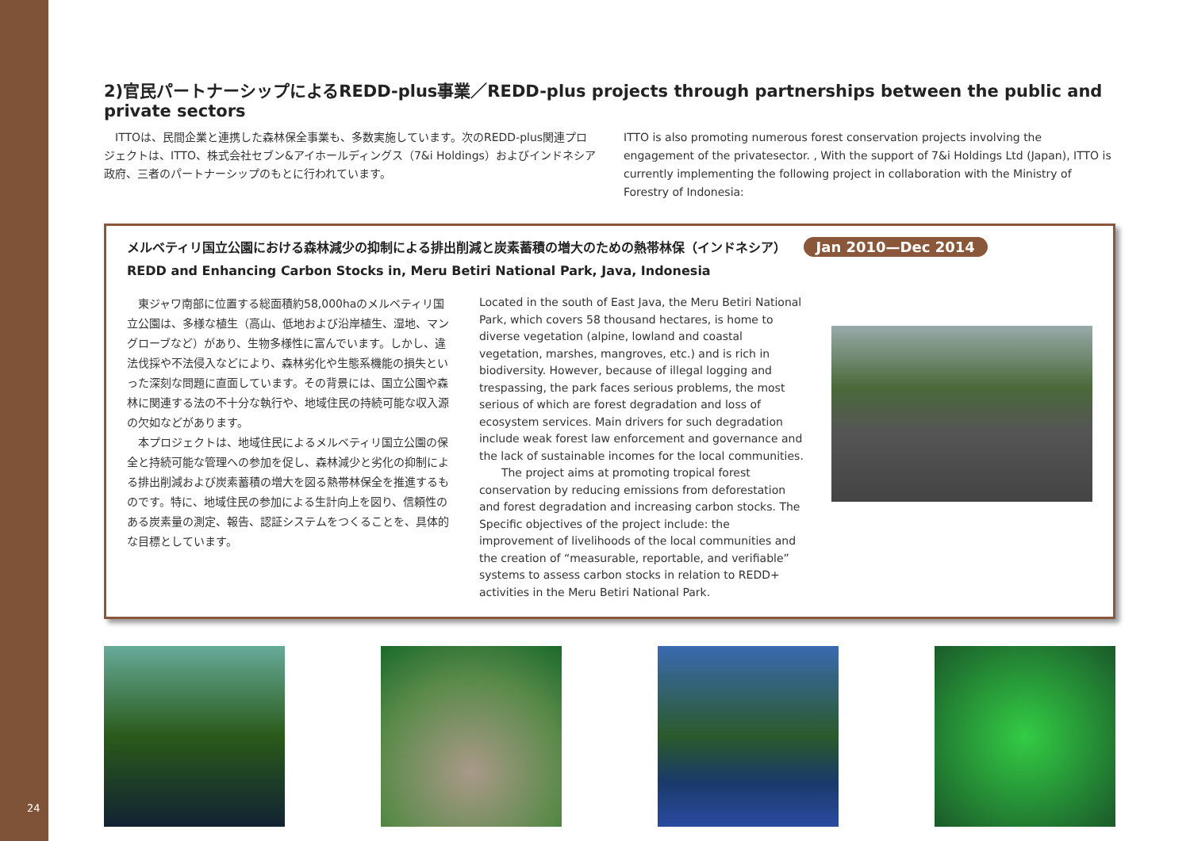24
2)官民パートナーシップによるREDD-plus事業／REDD-plus projects through partnerships between the public and private sectors
　ITTOは、民間企業と連携した森林保全事業も、多数実施しています。次のREDD-plus関連プロジェクトは、ITTO、株式会社セブン&アイホールディングス（7&i Holdings）およびインドネシア政府、三者のパートナーシップのもとに行われています。
ITTO is also promoting numerous forest conservation projects involving the engagement of the privatesector. , With the support of 7&i Holdings Ltd (Japan), ITTO is currently implementing the following project in collaboration with the Ministry of Forestry of Indonesia:
メルベティリ国立公園における森林減少の抑制による排出削減と炭素蓄積の増大のための熱帯林保（インドネシア） Jan 2010—Dec 2014
REDD and Enhancing Carbon Stocks in, Meru Betiri National Park, Java, Indonesia
　東ジャワ南部に位置する総面積約58,000haのメルベティリ国立公園は、多様な植生（高山、低地および沿岸植生、湿地、マングローブなど）があり、生物多様性に富んでいます。しかし、違法伐採や不法侵入などにより、森林劣化や生態系機能の損失といった深刻な問題に直面しています。その背景には、国立公園や森林に関連する法の不十分な執行や、地域住民の持続可能な収入源の欠如などがあります。
　本プロジェクトは、地域住民によるメルベティリ国立公園の保全と持続可能な管理への参加を促し、森林減少と劣化の抑制による排出削減および炭素蓄積の増大を図る熱帯林保全を推進するものです。特に、地域住民の参加による生計向上を図り、信頼性のある炭素量の測定、報告、認証システムをつくることを、具体的な目標としています。
Located in the south of East Java, the Meru Betiri National Park, which covers 58 thousand hectares, is home to diverse vegetation (alpine, lowland and coastal vegetation, marshes, mangroves, etc.) and is rich in biodiversity. However, because of illegal logging and trespassing, the park faces serious problems, the most serious of which are forest degradation and loss of ecosystem services. Main drivers for such degradation include weak forest law enforcement and governance and the lack of sustainable incomes for the local communities.
　　The project aims at promoting tropical forest conservation by reducing emissions from deforestation and forest degradation and increasing carbon stocks. The Specific objectives of the project include: the improvement of livelihoods of the local communities and the creation of “measurable, reportable, and verifiable” systems to assess carbon stocks in relation to REDD+ activities in the Meru Betiri National Park.